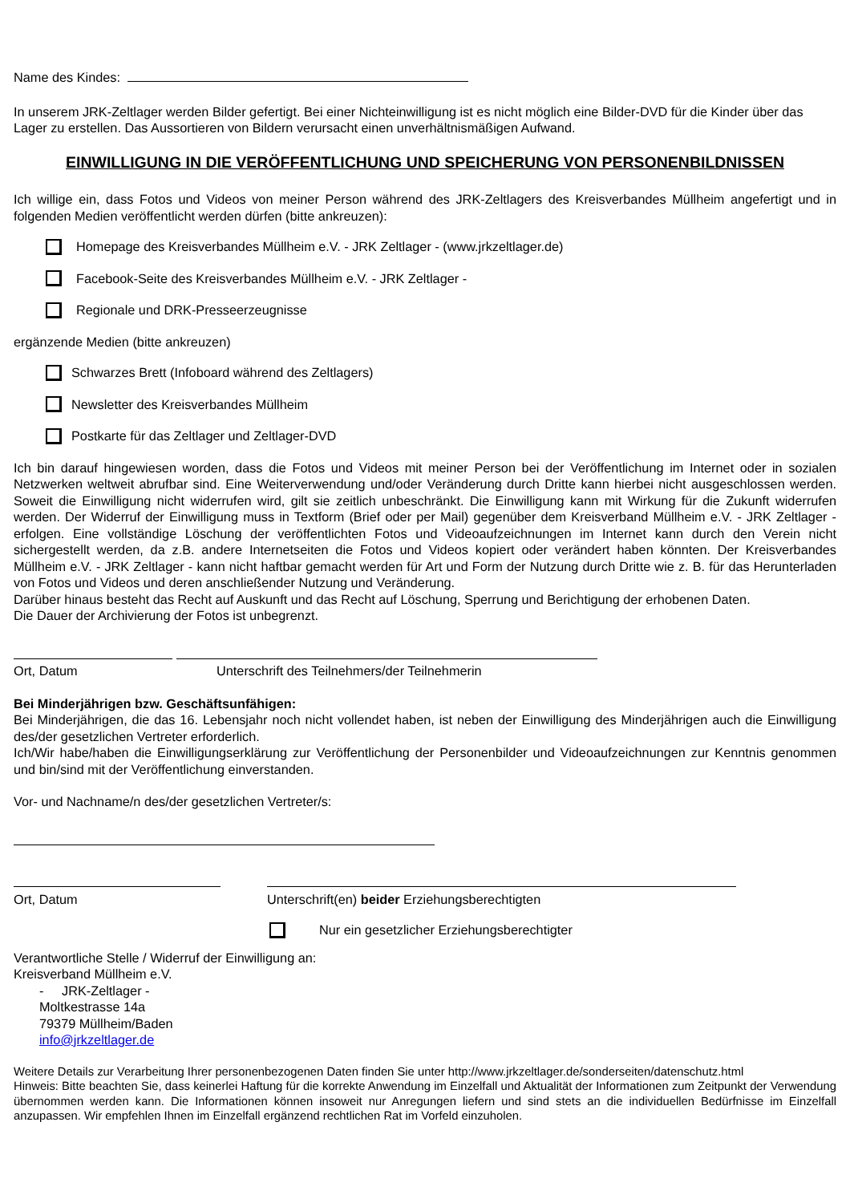Name des Kindes:
In unserem JRK-Zeltlager werden Bilder gefertigt. Bei einer Nichteinwilligung ist es nicht möglich eine Bilder-DVD für die Kinder über das Lager zu erstellen. Das Aussortieren von Bildern verursacht einen unverhältnismäßigen Aufwand.
EINWILLIGUNG IN DIE VERÖFFENTLICHUNG UND SPEICHERUNG VON PERSONENBILDNISSEN
Ich willige ein, dass Fotos und Videos von meiner Person während des JRK-Zeltlagers des Kreisverbandes Müllheim angefertigt und in folgenden Medien veröffentlicht werden dürfen (bitte ankreuzen):
Homepage des Kreisverbandes Müllheim e.V. - JRK Zeltlager - (www.jrkzeltlager.de)
Facebook-Seite des Kreisverbandes Müllheim e.V. - JRK Zeltlager -
Regionale und DRK-Presseerzeugnisse
ergänzende Medien (bitte ankreuzen)
Schwarzes Brett (Infoboard während des Zeltlagers)
Newsletter des Kreisverbandes Müllheim
Postkarte für das Zeltlager und Zeltlager-DVD
Ich bin darauf hingewiesen worden, dass die Fotos und Videos mit meiner Person bei der Veröffentlichung im Internet oder in sozialen Netzwerken weltweit abrufbar sind. Eine Weiterverwendung und/oder Veränderung durch Dritte kann hierbei nicht ausgeschlossen werden. Soweit die Einwilligung nicht widerrufen wird, gilt sie zeitlich unbeschränkt. Die Einwilligung kann mit Wirkung für die Zukunft widerrufen werden. Der Widerruf der Einwilligung muss in Textform (Brief oder per Mail) gegenüber dem Kreisverband Müllheim e.V. - JRK Zeltlager - erfolgen. Eine vollständige Löschung der veröffentlichten Fotos und Videoaufzeichnungen im Internet kann durch den Verein nicht sichergestellt werden, da z.B. andere Internetseiten die Fotos und Videos kopiert oder verändert haben könnten. Der Kreisverbandes Müllheim e.V. - JRK Zeltlager - kann nicht haftbar gemacht werden für Art und Form der Nutzung durch Dritte wie z. B. für das Herunterladen von Fotos und Videos und deren anschließender Nutzung und Veränderung.
Darüber hinaus besteht das Recht auf Auskunft und das Recht auf Löschung, Sperrung und Berichtigung der erhobenen Daten.
Die Dauer der Archivierung der Fotos ist unbegrenzt.
Ort, Datum Unterschrift des Teilnehmers/der Teilnehmerin
Bei Minderjährigen bzw. Geschäftsunfähigen:
Bei Minderjährigen, die das 16. Lebensjahr noch nicht vollendet haben, ist neben der Einwilligung des Minderjährigen auch die Einwilligung des/der gesetzlichen Vertreter erforderlich.
Ich/Wir habe/haben die Einwilligungserklärung zur Veröffentlichung der Personenbilder und Videoaufzeichnungen zur Kenntnis genommen und bin/sind mit der Veröffentlichung einverstanden.
Vor- und Nachname/n des/der gesetzlichen Vertreter/s:
Ort, Datum Unterschrift(en) beider Erziehungsberechtigten
Nur ein gesetzlicher Erziehungsberechtigter
Verantwortliche Stelle / Widerruf der Einwilligung an:
Kreisverband Müllheim e.V.
- JRK-Zeltlager -
Moltkestrasse 14a
79379 Müllheim/Baden
info@jrkzeltlager.de
Weitere Details zur Verarbeitung Ihrer personenbezogenen Daten finden Sie unter http://www.jrkzeltlager.de/sonderseiten/datenschutz.html
Hinweis: Bitte beachten Sie, dass keinerlei Haftung für die korrekte Anwendung im Einzelfall und Aktualität der Informationen zum Zeitpunkt der Verwendung übernommen werden kann. Die Informationen können insoweit nur Anregungen liefern und sind stets an die individuellen Bedürfnisse im Einzelfall anzupassen. Wir empfehlen Ihnen im Einzelfall ergänzend rechtlichen Rat im Vorfeld einzuholen.